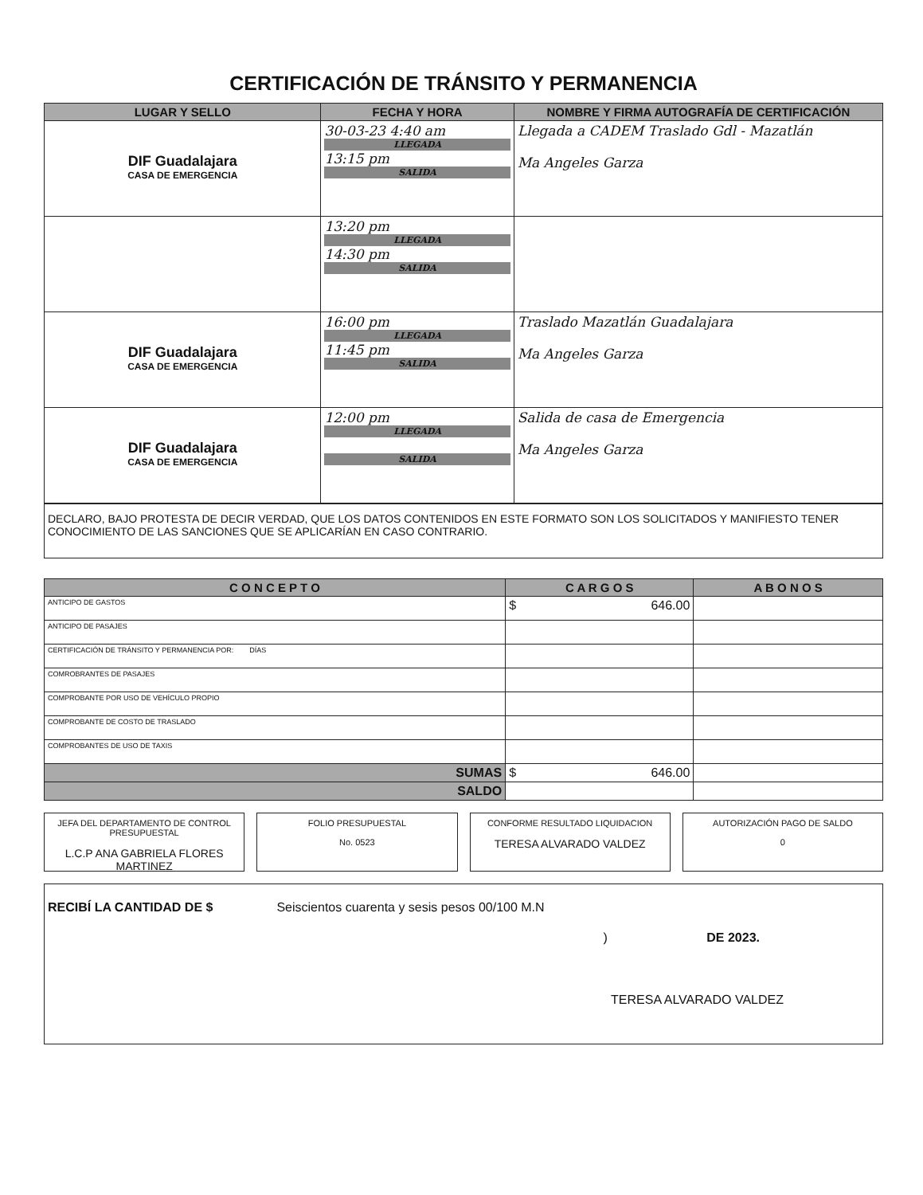CERTIFICACIÓN DE TRÁNSITO Y PERMANENCIA
| LUGAR Y SELLO | FECHA Y HORA | NOMBRE Y FIRMA AUTOGRAFÍA DE CERTIFICACIÓN |
| --- | --- | --- |
| DIF Guadalajara CASA DE EMERGENCIA | 30-03-23 4:40 am LLEGADA 13:15 pm SALIDA | Llegada a CADEM Traslado Gdl - Mazatlán Ma Angeles Garza |
| | 13:20 pm LLEGADA 14:30 pm SALIDA | |
| DIF Guadalajara CASA DE EMERGENCIA | 16:00 pm LLEGADA 11:45 pm SALIDA | Traslado Mazatlán Guadalajara Ma Angeles Garza |
| DIF Guadalajara CASA DE EMERGENCIA | 12:00 pm LLEGADA SALIDA | Salida de casa de Emergencia Ma Angeles Garza |
DECLARO, BAJO PROTESTA DE DECIR VERDAD, QUE LOS DATOS CONTENIDOS EN ESTE FORMATO SON LOS SOLICITADOS Y MANIFIESTO TENER CONOCIMIENTO DE LAS SANCIONES QUE SE APLICARÍAN EN CASO CONTRARIO.
| C O N C E P T O | C A R G O S | A B O N O S |
| --- | --- | --- |
| ANTICIPO DE GASTOS | $ 646.00 | |
| ANTICIPO DE PASAJES | | |
| CERTIFICACIÓN DE TRÁNSITO Y PERMANENCIA POR: DÍAS | | |
| COMROBRANTES DE PASAJES | | |
| COMPROBANTE POR USO DE VEHÍCULO PROPIO | | |
| COMPROBANTE DE COSTO DE TRASLADO | | |
| COMPROBANTES DE USO DE TAXIS | | |
| SUMAS | $ 646.00 | |
| SALDO | | |
JEFA DEL DEPARTAMENTO DE CONTROL PRESUPUESTAL
L.C.P ANA GABRIELA FLORES MARTINEZ
FOLIO PRESUPUESTAL
No. 0523
CONFORME RESULTADO LIQUIDACION
TERESA ALVARADO VALDEZ
AUTORIZACIÓN PAGO DE SALDO
0
RECIBÍ LA CANTIDAD DE $ Seiscientos cuarenta y sesis pesos 00/100 M.N
) DE 2023.
TERESA ALVARADO VALDEZ